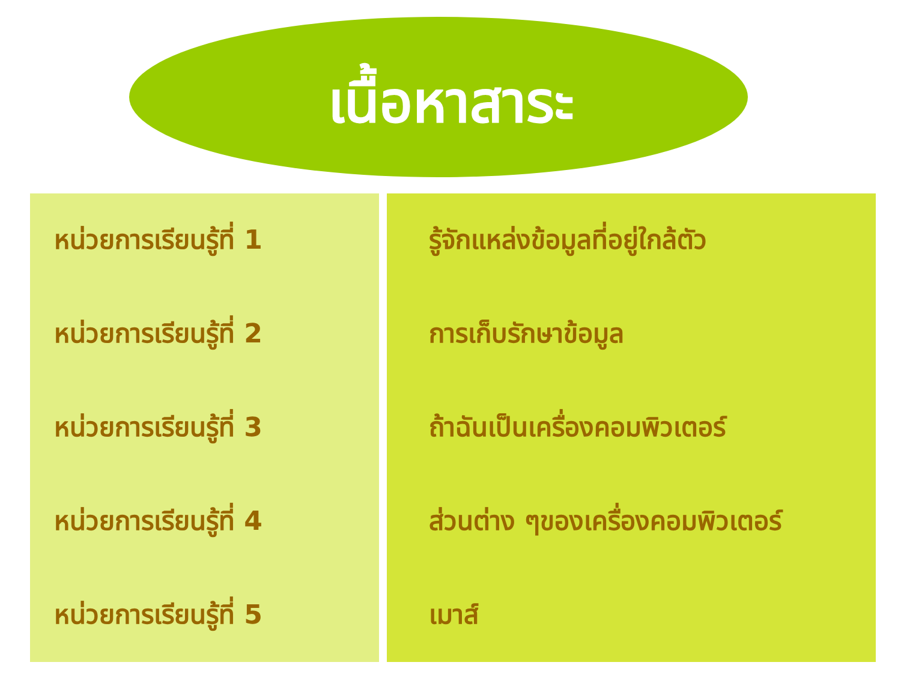เนื้อหาสาระ
| หน่วยการเรียนรู้ที่ 1 | รู้จักแหล่งข้อมูลที่อยู่ใกล้ตัว |
| หน่วยการเรียนรู้ที่ 2 | การเก็บรักษาข้อมูล |
| หน่วยการเรียนรู้ที่ 3 | ถ้าฉันเป็นเครื่องคอมพิวเตอร์ |
| หน่วยการเรียนรู้ที่ 4 | ส่วนต่าง ๆของเครื่องคอมพิวเตอร์ |
| หน่วยการเรียนรู้ที่ 5 | เมาส์ |